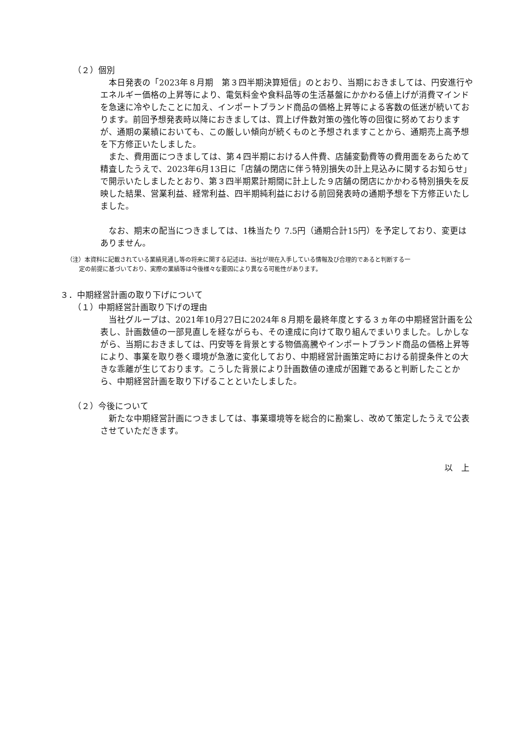（２）個別
　本日発表の「2023年８月期　第３四半期決算短信」のとおり、当期におきましては、円安進行やエネルギー価格の上昇等により、電気料金や食料品等の生活基盤にかかわる値上げが消費マインドを急速に冷やしたことに加え、インポートブランド商品の価格上昇等による客数の低迷が続いております。前回予想発表時以降におきましては、買上げ件数対策の強化等の回復に努めておりますが、通期の業績においても、この厳しい傾向が続くものと予想されますことから、通期売上高予想を下方修正いたしました。
　また、費用面につきましては、第４四半期における人件費、店舗変動費等の費用面をあらためて精査したうえで、2023年6月13日に「店舗の閉店に伴う特別損失の計上見込みに関するお知らせ」で開示いたしましたとおり、第３四半期累計期間に計上した９店舗の閉店にかかわる特別損失を反映した結果、営業利益、経常利益、四半期純利益における前回発表時の通期予想を下方修正いたしました。
　なお、期末の配当につきましては、1株当たり 7.5円（通期合計15円）を予定しており、変更はありません。
（注）本資料に記載されている業績見通し等の将来に関する記述は、当社が現在入手している情報及び合理的であると判断する一
定の前提に基づいており、実際の業績等は今後様々な要因により異なる可能性があります。
３．中期経営計画の取り下げについて
（１）中期経営計画取り下げの理由
　当社グループは、2021年10月27日に2024年８月期を最終年度とする３ヵ年の中期経営計画を公表し、計画数値の一部見直しを経ながらも、その達成に向けて取り組んでまいりました。しかしながら、当期におきましては、円安等を背景とする物価高騰やインポートブランド商品の価格上昇等により、事業を取り巻く環境が急激に変化しており、中期経営計画策定時における前提条件との大きな乖離が生じております。こうした背景により計画数値の達成が困難であると判断したことから、中期経営計画を取り下げることといたしました。
（２）今後について
　新たな中期経営計画につきましては、事業環境等を総合的に勘案し、改めて策定したうえで公表させていただきます。
以　上